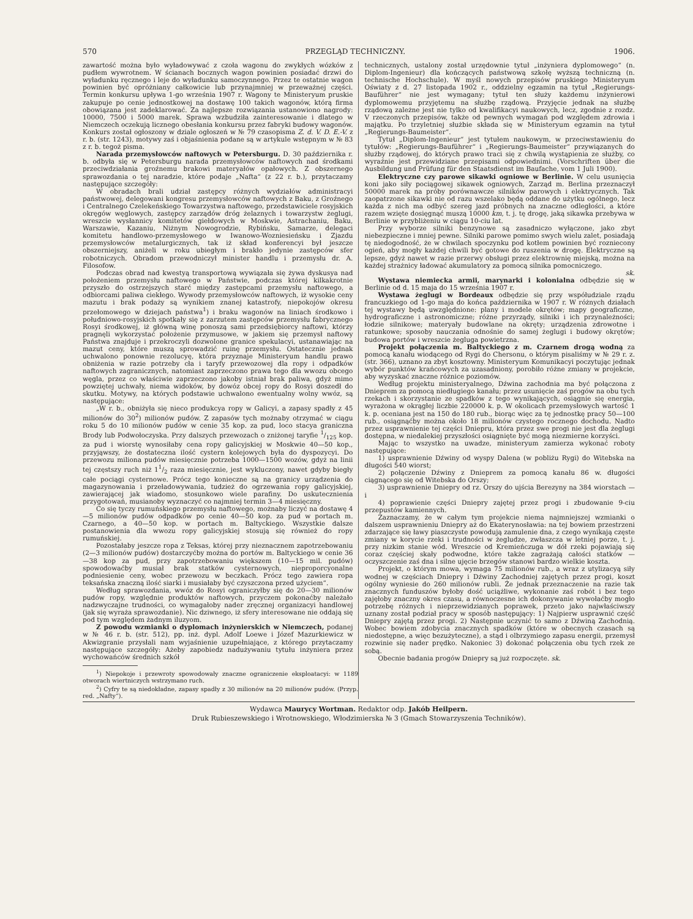570 PRZEGLĄD TECHNICZNY. 1906.
zawartość można było wyładowywać z czoła wagonu do zwykłych wózków z pudłem wywrotnem. W ścianach bocznych wagon powinien posiadać drzwi do wyładunku ręcznego i leje do wyładunku samoczynnego. Przez te ostatnie wagon powinien być opróżniany całkowicie lub przynajmniej w przeważnej części. Termin konkursu upływa 1-go września 1907 r. Wagony te Ministeryum pruskie zakupuje po cenie jednostkowej na dostawę 100 takich wagonów, którą firma obowiązana jest zadeklarować. Za najlepsze rozwiązania ustanowiono nagrody: 10000, 7500 i 5000 marek. Sprawa wzbudziła zainteresowanie i dlatego w Niemczech oczekują licznego obesłania konkursu przez fabryki budowy wagonów. Konkurs został ogłoszony w dziale ogłoszeń w № 79 czasopisma Z. d. V. D. E.-V. z r. b. (str. 1243), motywy zaś i objaśnienia podane są w artykule wstępnym w № 83 z r. b. tegoż pisma.
Narada przemysłowców naftowych w Petersburgu. D. 30 października r. b. odbyła się w Petersburgu narada przemysłowców naftowych nad środkami przeciwdziałania groźnemu brakowi materyałów opałowych. Z obszernego sprawozdania o tej naradzie, które podaje „Nafta“ (z 22 r. b.), przytaczamy następujące szczegóły:
W obradach brali udział zastępcy różnych wydziałów administracyi państwowej, delegowani kongresu przemysłowców naftowych z Baku, z Groźnego i Centralnego Czelekeńskiego Towarzystwa naftowego, przedstawiciele rosyjskich okręgów węglowych, zastępcy zarządów dróg żelaznych i towarzystw żeglugi, wreszcie wysłannicy komitetów giełdowych w Moskwie, Astrachaniu, Baku, Warszawie, Kazaniu, Niżnym Nowogrodzie, Rybińsku, Samarze, delegaci komitetu handlowo-przemysłowego w Iwanowo-Wozniesieńsku i Zjazdu przemysłowców metalurgicznych, tak iż skład konferencyi był jeszcze obszerniejszy, aniżeli w roku ubiegłym i brakło jedynie zastępców sfer robotniczych. Obradom przewodniczył minister handlu i przemysłu dr. A. Filosofow.
Podczas obrad nad kwestyą transportową wywiązała się żywa dyskusya nad położeniem przemysłu naftowego w Państwie, podczas której kilkakrotnie przyszło do ostrzejszych starć między zastępcami przemysłu naftowego, a odbiorcami paliwa ciekłego. Wywody przemysłowców naftowych, iż wysokie ceny mazutu i brak podaży są wynikiem znanej katastrofy, niepokojów okresu przełomowego w dziejach państwa<sup>1</sup>) i braku wagonów na liniach środkowo i południowo-rosyjskich spotkały się z zarzutem zastępców przemysłu fabrycznego Rosyi środkowej, iż główną winę ponoszą sami przedsiębiorcy naftowi, którzy pragnęli wykorzystać położenie przymusowe, w jakiem się przemysł naftowy Państwa znajduje i przekroczyli dozwolone granice spekulacyi, ustanawiając na mazut ceny, które muszą sprowadzić ruinę przemysłu. Ostatecznie jednak uchwalono ponownie rezolucyę, która przyznaje Ministeryum handlu prawo obniżenia w razie potrzeby cła i taryfy przewozowej dla ropy i odpadków naftowych zagranicznych, natomiast zaprzeczono prawa tego dla wwozu obcego węgla, przez co właściwie zaprzeczono jakoby istniał brak paliwa, gdyż mimo powziętej uchwały, niema widoków, by dowóz obcej ropy do Rosyi doszedł do skutku. Motywy, na których podstawie uchwalono ewentualny wolny wwóz, są następujące:
„W r. b., obniżyła się nieco produkcya ropy w Galicyi, a zapasy spadły z 45 milionów do 30<sup>2</sup>) milionów pudów. Z zapasów tych możnaby otrzymać w ciągu roku 5 do 10 milionów pudów w cenie 35 kop. za pud, loco stacya graniczna Brody lub Podwołoczyska. Przy dalszych przewozach o zniżonej taryfie 1/125 kop. za pud i wiorstę wynosiłaby cena ropy galicyjskiej w Moskwie 40—50 kop., przyjąwszy, że dostateczna ilość cystern kolejowych była do dyspozycyi. Do przewozu miliona pudów miesięcznie potrzeba 1000—1500 wozów, gdyż na linii tej częstszy ruch niż 11/2 raza miesięcznie, jest wykluczony, nawet gdyby biegły całe pociągi cysternowe. Prócz tego konieczne są na granicy urządzenia do magazynowania i przeładowywania, tudzież do ogrzewania ropy galicyjskiej, zawierającej jak wiadomo, stosunkowo wiele parafiny. Do uskutecznienia przygotowań, musianoby wyznaczyć co najmniej termin 3—4 miesięczny.
Co się tyczy rumuńskiego przemysłu naftowego, możnaby liczyć na dostawę 4—5 milionów pudów odpadków po cenie 40—50 kop. za pud w portach m. Czarnego, a 40—50 kop. w portach m. Baltyckiego. Wszystkie dalsze postanowienia dla wwozu ropy galicyjskiej stosują się również do ropy rumuńskiej.
Pozostałaby jeszcze ropa z Teksas, której przy nieznacznem zapotrzebowaniu (2—3 milionów pudów) dostarczyćby można do portów m. Baltyckiego w cenie 36—38 kop za pud, przy zapotrzebowaniu większem (10—15 mil. pudów) spowodowaćby musiał brak statków cysternowych, nieproporcyonalne podniesienie ceny, wobec przewozu w beczkach. Prócz tego zawiera ropa teksańska znaczną ilość siarki i musiałaby być czyszczona przed użyciem“.
Według sprawozdania, wwóz do Rosyi ograniczyłby się do 20—30 milionów pudów ropy, względnie produktów naftowych, przyczem pokonaćby należało nadzwyczajne trudności, co wymagałoby nader zręcznej organizacyi handlowej (jak się wyraża sprawozdanie). Nic dziwnego, iż sfery interesowane nie oddają się pod tym względem żadnym iluzyom.
Z powodu wzmianki o dyplomach inżynierskich w Niemczech, podanej w № 46 r. b. (str. 512), pp. inż. dypl. Adolf Loewe i Józef Mazurkiewicz w Akwizgranie przysłali nam wyjaśnienie uzupełniające, z którego przytaczamy następujące szczegóły: Ażeby zapobiedz nadużywaniu tytułu inżyniera przez wychowańców średnich szkół
<sup>1</sup>) Niepokoje i przewroty spowodowały znaczne ograniczenie eksploatacyi: w 1189 otworach wiertniczych wstrzymano ruch.
<sup>2</sup>) Cyfry te są niedokładne, zapasy spadły z 30 milionów na 20 milionów pudów. (Przyp. red. „Nafty“).
technicznych, ustalony został urzędownie tytuł „inżyniera dyplomowego“ (n. Diplom-Ingenieur) dla kończących państwową szkołę wyższą techniczną (n. technische Hochschule). W myśl nowych przepisów pruskiego Ministeryum Oświaty z d. 27 listopada 1902 r., oddzielny egzamin na tytuł „Regierungs-Bauführer“ nie jest wymagany; tytuł ten służy każdemu inżynierowi dyplomowemu przyjętemu na służbę rządową. Przyjęcie jednak na służbę rządową zależne jest nie tylko od kwalifikacyi naukowych, lecz, zgodnie z rozdz. V rzeczonych przepisów, także od pewnych wymagań pod względem zdrowia i majątku. Po trzyletniej służbie składa się w Ministeryum egzamin na tytuł „Regierungs-Baumeister“.
Tytuł „Diplom-Ingenieur“ jest tytułem naukowym, w przeciwstawieniu do tytułów: „Regierungs-Bauführer“ i „Regierungs-Baumeister“ przywiązanych do służby rządowej, do których prawo traci się z chwilą wystąpienia ze służby, co wyraźnie jest przewidziane przepisami odpowiednimi. (Vorschriften über die Ausbildung und Prüfung für den Staatsdienst im Baufache, vom 1 Juli 1900).
Elektryczne czy parowe sikawki ogniowe w Berlinie. W celu usunięcia koni jako siły pociągowej sikawek ogniowych, Zarząd m. Berlina przeznaczył 50000 marek na próby porównawcze silników parowych i elektrycznych. Tak zaopatrzone sikawki nie od razu wszelako będą oddane do użytku ogólnego, lecz każda z nich ma odbyć szereg jazd próbnych na znaczne odległości, a które razem wzięte dosięgnąć muszą 10000 km, t. j. tę drogę, jaką sikawka przebywa w Berlinie w przybliżeniu w ciągu 10-ciu lat.
Przy wyborze silniki benzynowe są zasadniczo wyłączone, jako zbyt niebezpieczne i mniej pewne. Silniki parowe pomimo swych wielu zalet, posiadają tę niedogodność, że w chwilach spoczynku pod kotłem powinien być rozniecony ogień, aby mogły każdej chwili być gotowe do ruszenia w drogę. Elektryczne są lepsze, gdyż nawet w razie przerwy obsługi przez elektrownię miejską, można na każdej strażnicy ładować akumulatory za pomocą silnika pomocniczego.
sk.
Wystawa niemiecka armii, marynarki i kolonialna odbędzie się w Berlinie od d. 15 maja do 15 września 1907 r.
Wystawa żeglugi w Bordeaux odbędzie się przy współudziale rządu francuzkiego od 1-go maja do końca października w 1907 r. W różnych działach tej wystawy będą uwzględnione: plany i modele okrętów; mapy geograficzne, hydrograficzne i astronomiczne; różne przyrządy, silniki i ich przynależności; łodzie silnikowe; materyały budowlane na okręty; urządzenia zdrowotne i ratunkowe; sposoby nauczania odnośnie do samej żeglugi i budowy okrętów; budowa portów i wreszcie żegluga powietrzna.
Projekt połączenia m. Baltyckiego z m. Czarnem drogą wodną za pomocą kanału wiodącego od Rygi do Chersonu, o którym pisaliśmy w № 29 r. z. (str. 366), uznano za zbyt kosztowny. Ministeryum Komunikacyi poczytując jednak wybór punktów krańcowych za uzasadniony, porobiło różne zmiany w projekcie, aby wyzyskać znaczne różnice poziomów.
Według projektu ministeryalnego, Dźwina zachodnia ma być połączona z Dnieprem za pomocą niedługiego kanału; przez usunięcie zaś progów na obu tych rzekach i skorzystanie ze spadków z tego wynikających, osiągnie się energia, wyrażona w okrągłej liczbie 220000 k. p. W okolicach przemysłowych wartość 1 k. p. oceniana jest na 150 do 180 rub., biorąc więc za tę jednostkę pracy 50—100 rub., osiągnąćby można około 18 milionów czystego rocznego dochodu. Nadto przez usprawnienie tej części Dniepru, która przez swe progi nie jest dla żeglugi dostępna, w niedalekiej przyszłości osiągnięte być mogą niezmierne korzyści.
Mając to wszystko na uwadze, ministeryum zamierza wykonać roboty następujące:
1) usprawnienie Dźwiny od wyspy Dalena (w pobliżu Rygi) do Witebska na długości 540 wiorst;
2) połączenie Dźwiny z Dnieprem za pomocą kanału 86 w. długości ciągnącego się od Witebska do Orszy;
3) usprawnienie Dnieprу od rz. Orszy do ujścia Berezyny na 384 wiorstach — i
4) poprawienie części Dnieprу zajętej przez progi i zbudowanie 9-ciu przepustów kamiennych.
Zaznaczamy, że w całym tym projekcie niema najmniejszej wzmianki o dalszem usprawnieniu Dnieprу aż do Ekaterynosławia: na tej bowiem przestrzeni zdarzające się ławy piaszczyste powodują zamulenie dna, z czego wynikają częste zmiany w korycie rzeki i trudności w żegludze, zwłaszcza w letniej porze, t. j. przy nizkim stanie wód. Wreszcie od Kremieńczuga w dół rzeki pojawiają się coraz częściej skały podwodne, które także zagrażają całości statków — oczyszczenie zaś dna i silne ujęcie brzegów stanowi bardzo wielkie koszta.
Projekt, o którym mowa, wymaga 75 milionów rub., a wraz z utylizacyą siły wodnej w częściach Dnieprу i Dźwiny Zachodniej zajętych przez progi, koszt ogólny wyniesie do 260 milionów rubli. Że jednak przeznaczenie na razie tak znacznych funduszów byłoby dość uciążliwe, wykonanie zaś robót i bez tego zajęłoby znaczny okres czasu, a równoczesne ich dokonywanie wywołaćby mogło potrzebę różnych i nieprzewidzianych poprawek, przeto jako najwłaściwszy uznany został podział pracy w sposób następujący: 1) Najpierw usprawnić część Dnieprу zajętą przez progi. 2) Następnie uczynić to samo z Dźwiną Zachodnią. Wobec bowiem zdobycia znacznych spadków (które w obecnych czasach są niedostępne, a więc bezużyteczne), a stąd i olbrzymiego zapasu energii, przemysł rozwinie się nader prędko. Nakoniec 3) dokonać połączenia obu tych rzek ze sobą.
Obecnie badania progów Dnieprу są już rozpoczęte. sk.
Wydawca Maurycy Wortman. Redaktor odp. Jakób Heilpern.
Druk Rubieszewskiego i Wrotnowskiego, Włodzimierska № 3 (Gmach Stowarzyszenia Techników).